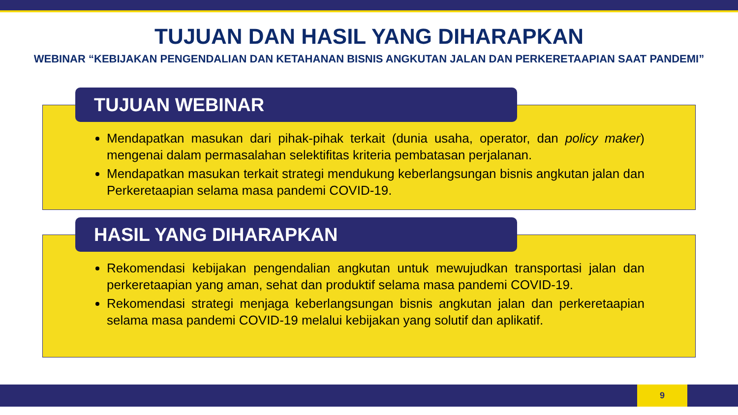TUJUAN DAN HASIL YANG DIHARAPKAN
WEBINAR “KEBIJAKAN PENGENDALIAN DAN KETAHANAN BISNIS ANGKUTAN JALAN DAN PERKERETAAPIAN SAAT PANDEMI”
TUJUAN WEBINAR
Mendapatkan masukan dari pihak-pihak terkait (dunia usaha, operator, dan policy maker) mengenai dalam permasalahan selektifitas kriteria pembatasan perjalanan.
Mendapatkan masukan terkait strategi mendukung keberlangsungan bisnis angkutan jalan dan Perkeretaapian selama masa pandemi COVID-19.
HASIL YANG DIHARAPKAN
Rekomendasi kebijakan pengendalian angkutan untuk mewujudkan transportasi jalan dan perkeretaapian yang aman, sehat dan produktif selama masa pandemi COVID-19.
Rekomendasi strategi menjaga keberlangsungan bisnis angkutan jalan dan perkeretaapian selama masa pandemi COVID-19 melalui kebijakan yang solutif dan aplikatif.
9